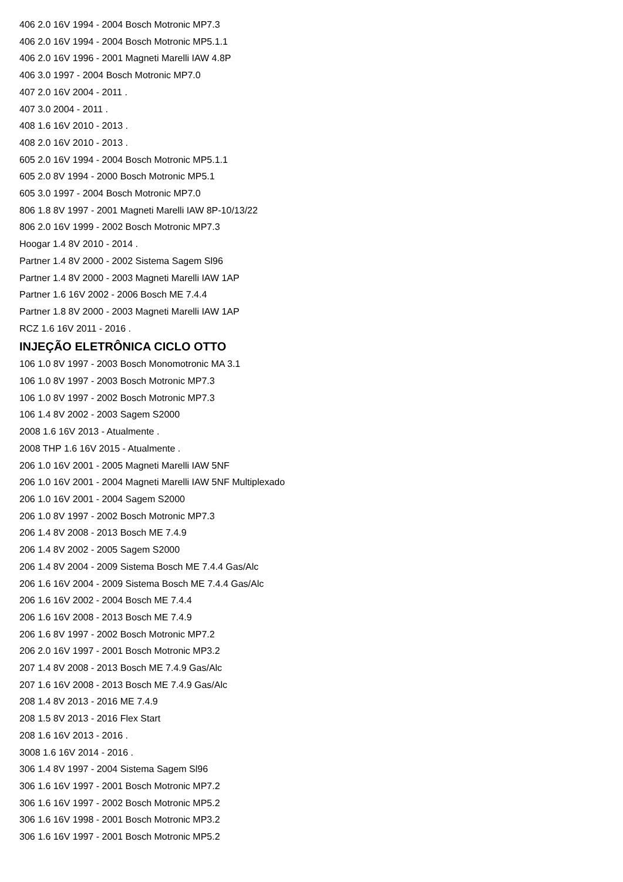406 2.0 16V 1994 - 2004 Bosch Motronic MP7.3
406 2.0 16V 1994 - 2004 Bosch Motronic MP5.1.1
406 2.0 16V 1996 - 2001 Magneti Marelli IAW 4.8P
406 3.0 1997 - 2004 Bosch Motronic MP7.0
407 2.0 16V 2004 - 2011 .
407 3.0 2004 - 2011 .
408 1.6 16V 2010 - 2013 .
408 2.0 16V 2010 - 2013 .
605 2.0 16V 1994 - 2004 Bosch Motronic MP5.1.1
605 2.0 8V 1994 - 2000 Bosch Motronic MP5.1
605 3.0 1997 - 2004 Bosch Motronic MP7.0
806 1.8 8V 1997 - 2001 Magneti Marelli IAW 8P-10/13/22
806 2.0 16V 1999 - 2002 Bosch Motronic MP7.3
Hoogar 1.4 8V 2010 - 2014 .
Partner 1.4 8V 2000 - 2002 Sistema Sagem Sl96
Partner 1.4 8V 2000 - 2003 Magneti Marelli IAW 1AP
Partner 1.6 16V 2002 - 2006 Bosch ME 7.4.4
Partner 1.8 8V 2000 - 2003 Magneti Marelli IAW 1AP
RCZ 1.6 16V 2011 - 2016 .
INJEÇÃO ELETRÔNICA CICLO OTTO
106 1.0 8V 1997 - 2003 Bosch Monomotronic MA 3.1
106 1.0 8V 1997 - 2003 Bosch Motronic MP7.3
106 1.0 8V 1997 - 2002 Bosch Motronic MP7.3
106 1.4 8V 2002 - 2003 Sagem S2000
2008 1.6 16V 2013 - Atualmente .
2008 THP 1.6 16V 2015 - Atualmente .
206 1.0 16V 2001 - 2005 Magneti Marelli IAW 5NF
206 1.0 16V 2001 - 2004 Magneti Marelli IAW 5NF Multiplexado
206 1.0 16V 2001 - 2004 Sagem S2000
206 1.0 8V 1997 - 2002 Bosch Motronic MP7.3
206 1.4 8V 2008 - 2013 Bosch ME 7.4.9
206 1.4 8V 2002 - 2005 Sagem S2000
206 1.4 8V 2004 - 2009 Sistema Bosch ME 7.4.4 Gas/Alc
206 1.6 16V 2004 - 2009 Sistema Bosch ME 7.4.4 Gas/Alc
206 1.6 16V 2002 - 2004 Bosch ME 7.4.4
206 1.6 16V 2008 - 2013 Bosch ME 7.4.9
206 1.6 8V 1997 - 2002 Bosch Motronic MP7.2
206 2.0 16V 1997 - 2001 Bosch Motronic MP3.2
207 1.4 8V 2008 - 2013 Bosch ME 7.4.9 Gas/Alc
207 1.6 16V 2008 - 2013 Bosch ME 7.4.9 Gas/Alc
208 1.4 8V 2013 - 2016 ME 7.4.9
208 1.5 8V 2013 - 2016 Flex Start
208 1.6 16V 2013 - 2016 .
3008 1.6 16V 2014 - 2016 .
306 1.4 8V 1997 - 2004 Sistema Sagem Sl96
306 1.6 16V 1997 - 2001 Bosch Motronic MP7.2
306 1.6 16V 1997 - 2002 Bosch Motronic MP5.2
306 1.6 16V 1998 - 2001 Bosch Motronic MP3.2
306 1.6 16V 1997 - 2001 Bosch Motronic MP5.2